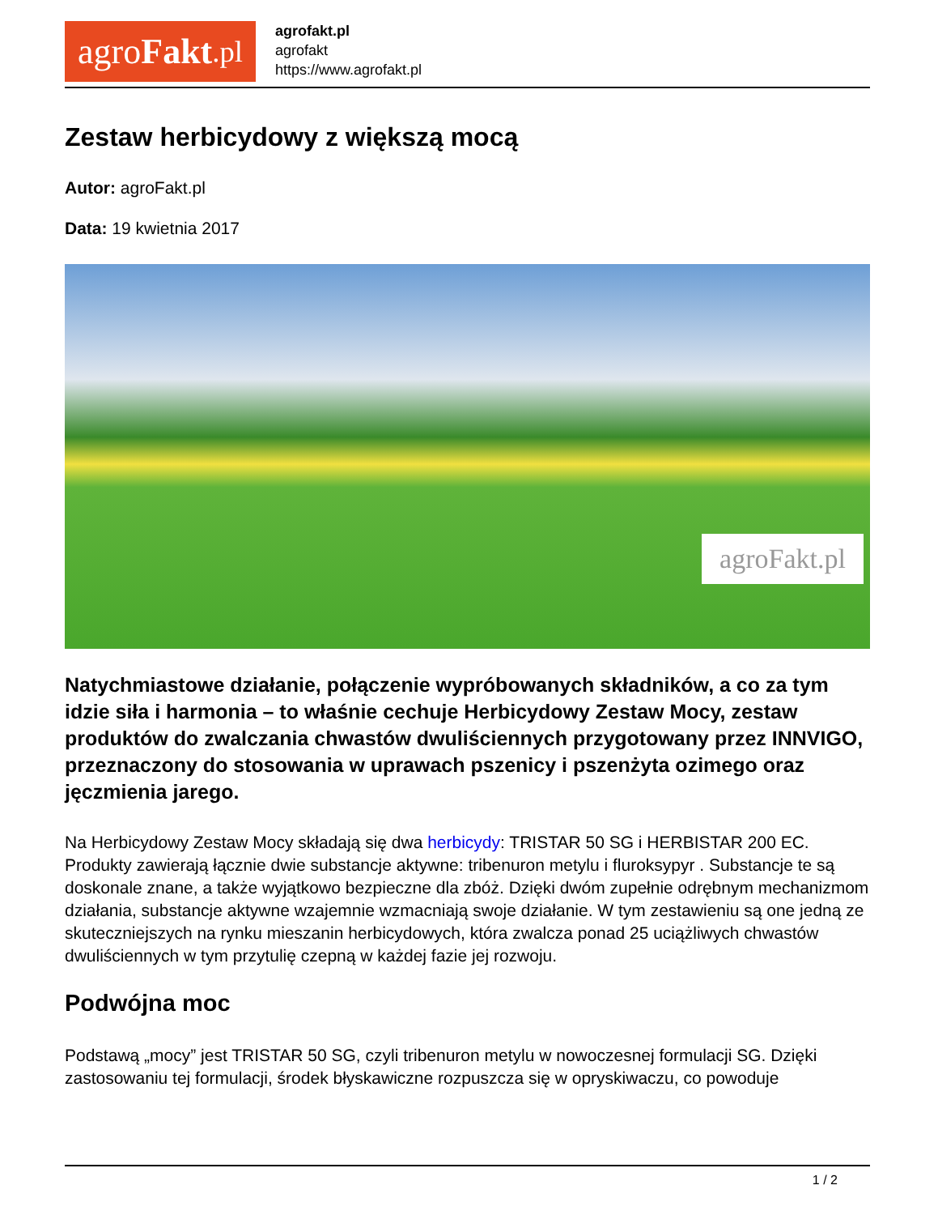agro Fakt.pl
agrofakt.pl
agrofakt
https://www.agrofakt.pl
Zestaw herbicydowy z większą mocą
Autor: agroFakt.pl
Data: 19 kwietnia 2017
agroFakt.pl
Natychmiastowe działanie, połączenie wypróbowanych składników, a co za tym idzie siła i harmonia – to właśnie cechuje Herbicydowy Zestaw Mocy, zestaw produktów do zwalczania chwastów dwuliściennych przygotowany przez INNVIGO, przeznaczony do stosowania w uprawach pszenicy i pszenżyta ozimego oraz jęczmienia jarego.
Na Herbicydowy Zestaw Mocy składają się dwa herbicydy: TRISTAR 50 SG i HERBISTAR 200 EC. Produkty zawierają łącznie dwie substancje aktywne: tribenuron metylu i fluroksypyr . Substancje te są doskonale znane, a także wyjątkowo bezpieczne dla zbóż. Dzięki dwóm zupełnie odrębnym mechanizmom działania, substancje aktywne wzajemnie wzmacniają swoje działanie. W tym zestawieniu są one jedną ze skuteczniejszych na rynku mieszanin herbicydowych, która zwalcza ponad 25 uciążliwych chwastów dwuliściennych w tym przytulię czepną w każdej fazie jej rozwoju.
Podwójna moc
Podstawą „mocy” jest TRISTAR 50 SG, czyli tribenuron metylu w nowoczesnej formulacji SG. Dzięki zastosowaniu tej formulacji, środek błyskawiczne rozpuszcza się w opryskiwaczu, co powoduje
1 / 2